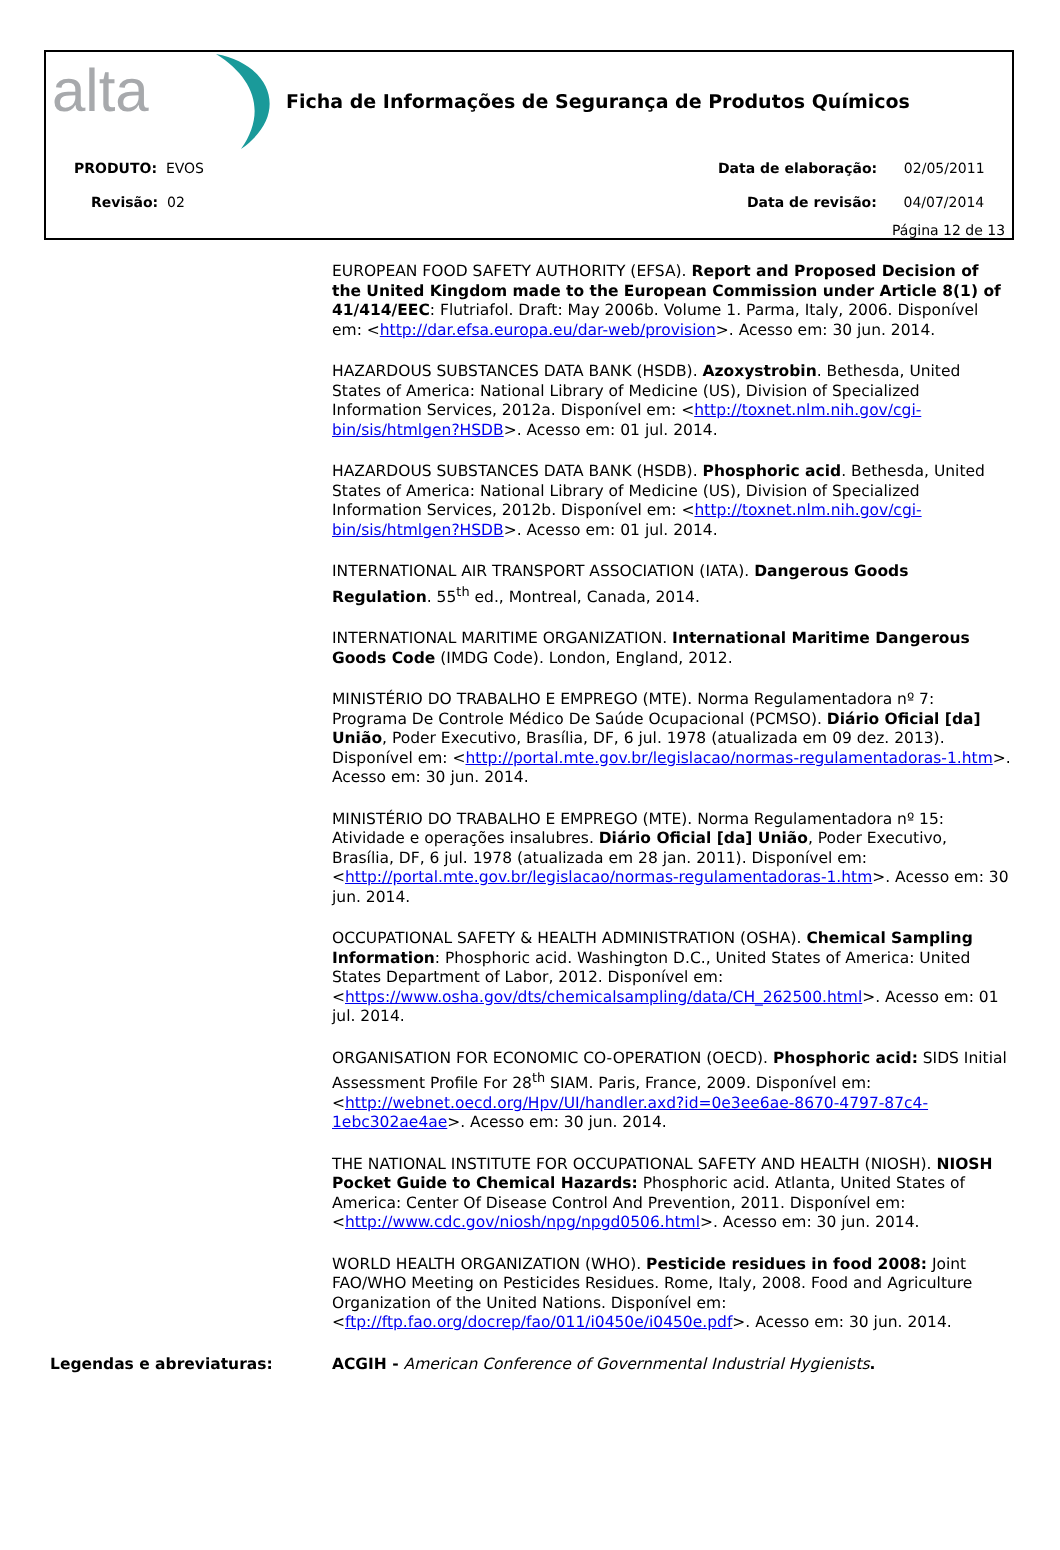alta
Ficha de Informações de Segurança de Produtos Químicos
PRODUTO: EVOS
Revisão: 02
Data de elaboração: 02/05/2011
Data de revisão: 04/07/2014
Página 12 de 13
EUROPEAN FOOD SAFETY AUTHORITY (EFSA). Report and Proposed Decision of the United Kingdom made to the European Commission under Article 8(1) of 41/414/EEC: Flutriafol. Draft: May 2006b. Volume 1. Parma, Italy, 2006. Disponível em: <http://dar.efsa.europa.eu/dar-web/provision>. Acesso em: 30 jun. 2014.
HAZARDOUS SUBSTANCES DATA BANK (HSDB). Azoxystrobin. Bethesda, United States of America: National Library of Medicine (US), Division of Specialized Information Services, 2012a. Disponível em: <http://toxnet.nlm.nih.gov/cgi-bin/sis/htmlgen?HSDB>. Acesso em: 01 jul. 2014.
HAZARDOUS SUBSTANCES DATA BANK (HSDB). Phosphoric acid. Bethesda, United States of America: National Library of Medicine (US), Division of Specialized Information Services, 2012b. Disponível em: <http://toxnet.nlm.nih.gov/cgi-bin/sis/htmlgen?HSDB>. Acesso em: 01 jul. 2014.
INTERNATIONAL AIR TRANSPORT ASSOCIATION (IATA). Dangerous Goods Regulation. 55<sup>th</sup> ed., Montreal, Canada, 2014.
INTERNATIONAL MARITIME ORGANIZATION. International Maritime Dangerous Goods Code (IMDG Code). London, England, 2012.
MINISTÉRIO DO TRABALHO E EMPREGO (MTE). Norma Regulamentadora nº 7: Programa De Controle Médico De Saúde Ocupacional (PCMSO). Diário Oficial [da] União, Poder Executivo, Brasília, DF, 6 jul. 1978 (atualizada em 09 dez. 2013). Disponível em: <http://portal.mte.gov.br/legislacao/normas-regulamentadoras-1.htm>. Acesso em: 30 jun. 2014.
MINISTÉRIO DO TRABALHO E EMPREGO (MTE). Norma Regulamentadora nº 15: Atividade e operações insalubres. Diário Oficial [da] União, Poder Executivo, Brasília, DF, 6 jul. 1978 (atualizada em 28 jan. 2011). Disponível em: <http://portal.mte.gov.br/legislacao/normas-regulamentadoras-1.htm>. Acesso em: 30 jun. 2014.
OCCUPATIONAL SAFETY & HEALTH ADMINISTRATION (OSHA). Chemical Sampling Information: Phosphoric acid. Washington D.C., United States of America: United States Department of Labor, 2012. Disponível em: <https://www.osha.gov/dts/chemicalsampling/data/CH_262500.html>. Acesso em: 01 jul. 2014.
ORGANISATION FOR ECONOMIC CO-OPERATION (OECD). Phosphoric acid: SIDS Initial Assessment Profile For 28<sup>th</sup> SIAM. Paris, France, 2009. Disponível em: <http://webnet.oecd.org/Hpv/UI/handler.axd?id=0e3ee6ae-8670-4797-87c4-1ebc302ae4ae>. Acesso em: 30 jun. 2014.
THE NATIONAL INSTITUTE FOR OCCUPATIONAL SAFETY AND HEALTH (NIOSH). NIOSH Pocket Guide to Chemical Hazards: Phosphoric acid. Atlanta, United States of America: Center Of Disease Control And Prevention, 2011. Disponível em: <http://www.cdc.gov/niosh/npg/npgd0506.html>. Acesso em: 30 jun. 2014.
WORLD HEALTH ORGANIZATION (WHO). Pesticide residues in food 2008: Joint FAO/WHO Meeting on Pesticides Residues. Rome, Italy, 2008. Food and Agriculture Organization of the United Nations. Disponível em: <ftp://ftp.fao.org/docrep/fao/011/i0450e/i0450e.pdf>. Acesso em: 30 jun. 2014.
Legendas e abreviaturas: ACGIH - American Conference of Governmental Industrial Hygienists.